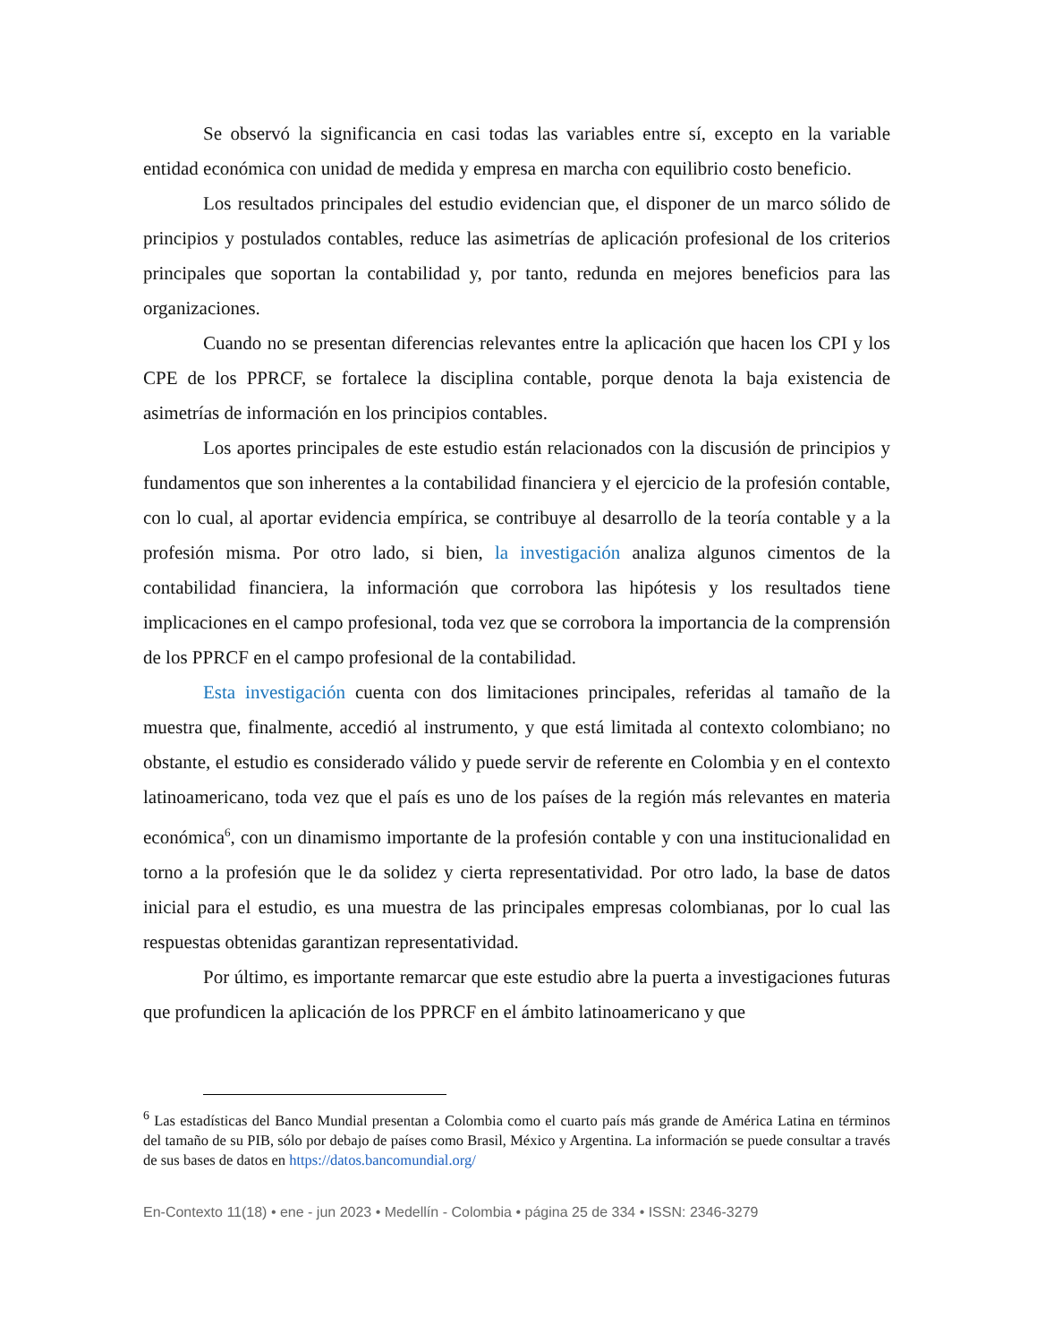Se observó la significancia en casi todas las variables entre sí, excepto en la variable entidad económica con unidad de medida y empresa en marcha con equilibrio costo beneficio.
Los resultados principales del estudio evidencian que, el disponer de un marco sólido de principios y postulados contables, reduce las asimetrías de aplicación profesional de los criterios principales que soportan la contabilidad y, por tanto, redunda en mejores beneficios para las organizaciones.
Cuando no se presentan diferencias relevantes entre la aplicación que hacen los CPI y los CPE de los PPRCF, se fortalece la disciplina contable, porque denota la baja existencia de asimetrías de información en los principios contables.
Los aportes principales de este estudio están relacionados con la discusión de principios y fundamentos que son inherentes a la contabilidad financiera y el ejercicio de la profesión contable, con lo cual, al aportar evidencia empírica, se contribuye al desarrollo de la teoría contable y a la profesión misma. Por otro lado, si bien, la investigación analiza algunos cimentos de la contabilidad financiera, la información que corrobora las hipótesis y los resultados tiene implicaciones en el campo profesional, toda vez que se corrobora la importancia de la comprensión de los PPRCF en el campo profesional de la contabilidad.
Esta investigación cuenta con dos limitaciones principales, referidas al tamaño de la muestra que, finalmente, accedió al instrumento, y que está limitada al contexto colombiano; no obstante, el estudio es considerado válido y puede servir de referente en Colombia y en el contexto latinoamericano, toda vez que el país es uno de los países de la región más relevantes en materia económica<sup>6</sup>, con un dinamismo importante de la profesión contable y con una institucionalidad en torno a la profesión que le da solidez y cierta representatividad. Por otro lado, la base de datos inicial para el estudio, es una muestra de las principales empresas colombianas, por lo cual las respuestas obtenidas garantizan representatividad.
Por último, es importante remarcar que este estudio abre la puerta a investigaciones futuras que profundicen la aplicación de los PPRCF en el ámbito latinoamericano y que
<sup>6</sup> Las estadísticas del Banco Mundial presentan a Colombia como el cuarto país más grande de América Latina en términos del tamaño de su PIB, sólo por debajo de países como Brasil, México y Argentina. La información se puede consultar a través de sus bases de datos en https://datos.bancomundial.org/
En-Contexto 11(18) • ene - jun 2023 • Medellín - Colombia • página 25 de 334 • ISSN: 2346-3279